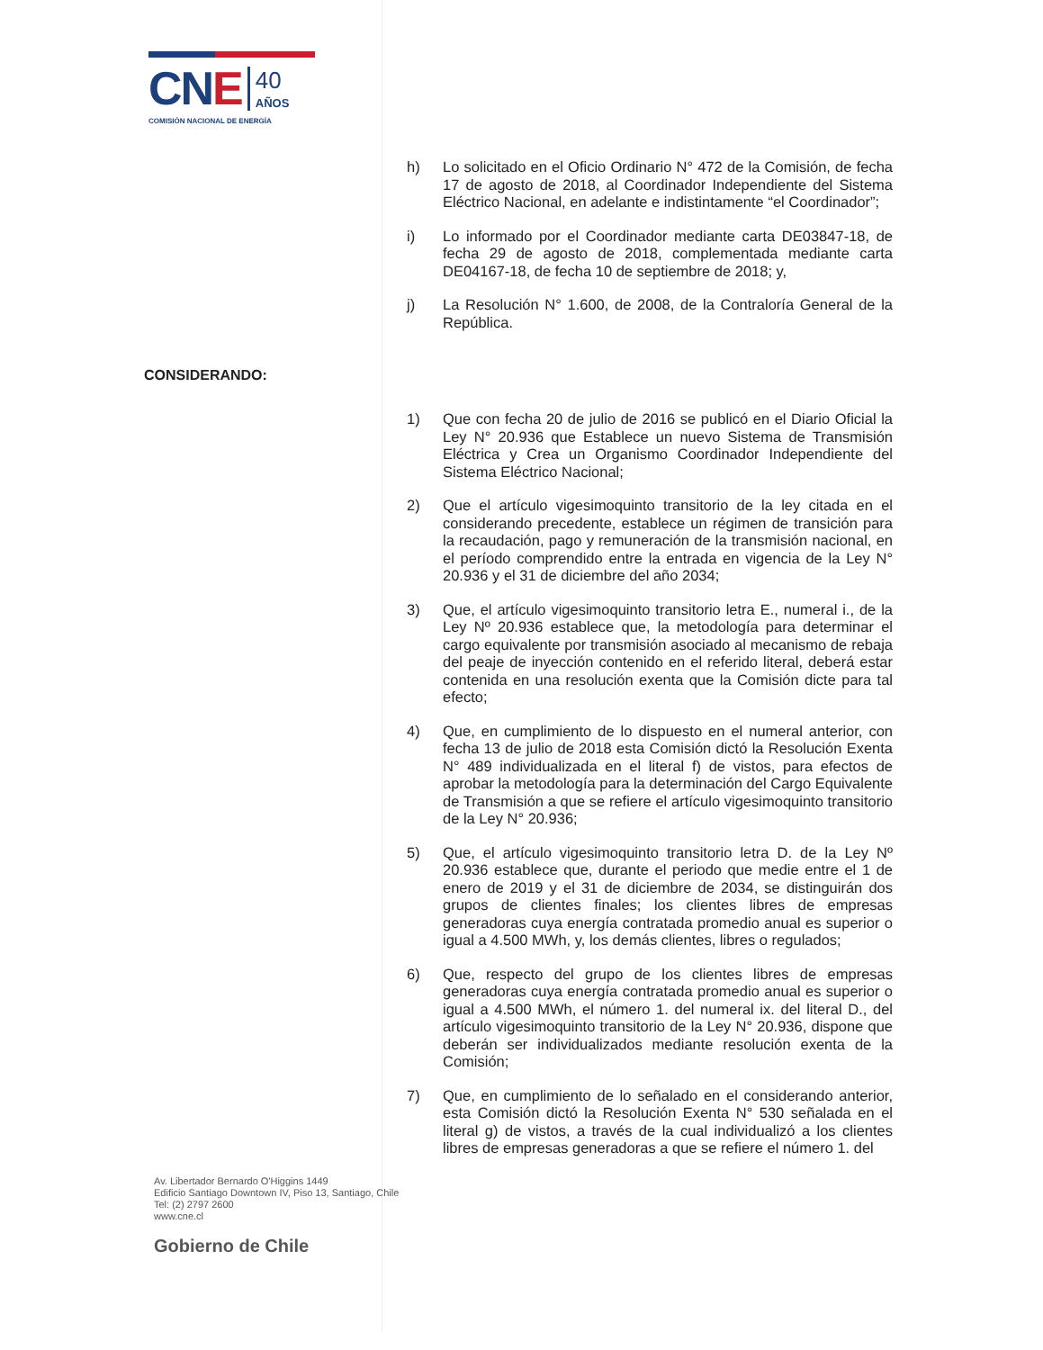CNE
40
AÑOS
COMISIÓN NACIONAL DE ENERGÍA
h) Lo solicitado en el Oficio Ordinario N° 472 de la Comisión, de fecha 17 de agosto de 2018, al Coordinador Independiente del Sistema Eléctrico Nacional, en adelante e indistintamente “el Coordinador”;
i) Lo informado por el Coordinador mediante carta DE03847-18, de fecha 29 de agosto de 2018, complementada mediante carta DE04167-18, de fecha 10 de septiembre de 2018; y,
j) La Resolución N° 1.600, de 2008, de la Contraloría General de la República.
CONSIDERANDO:
1) Que con fecha 20 de julio de 2016 se publicó en el Diario Oficial la Ley N° 20.936 que Establece un nuevo Sistema de Transmisión Eléctrica y Crea un Organismo Coordinador Independiente del Sistema Eléctrico Nacional;
2) Que el artículo vigesimoquinto transitorio de la ley citada en el considerando precedente, establece un régimen de transición para la recaudación, pago y remuneración de la transmisión nacional, en el período comprendido entre la entrada en vigencia de la Ley N° 20.936 y el 31 de diciembre del año 2034;
3) Que, el artículo vigesimoquinto transitorio letra E., numeral i., de la Ley Nº 20.936 establece que, la metodología para determinar el cargo equivalente por transmisión asociado al mecanismo de rebaja del peaje de inyección contenido en el referido literal, deberá estar contenida en una resolución exenta que la Comisión dicte para tal efecto;
4) Que, en cumplimiento de lo dispuesto en el numeral anterior, con fecha 13 de julio de 2018 esta Comisión dictó la Resolución Exenta N° 489 individualizada en el literal f) de vistos, para efectos de aprobar la metodología para la determinación del Cargo Equivalente de Transmisión a que se refiere el artículo vigesimoquinto transitorio de la Ley N° 20.936;
5) Que, el artículo vigesimoquinto transitorio letra D. de la Ley Nº 20.936 establece que, durante el periodo que medie entre el 1 de enero de 2019 y el 31 de diciembre de 2034, se distinguirán dos grupos de clientes finales; los clientes libres de empresas generadoras cuya energía contratada promedio anual es superior o igual a 4.500 MWh, y, los demás clientes, libres o regulados;
6) Que, respecto del grupo de los clientes libres de empresas generadoras cuya energía contratada promedio anual es superior o igual a 4.500 MWh, el número 1. del numeral ix. del literal D., del artículo vigesimoquinto transitorio de la Ley N° 20.936, dispone que deberán ser individualizados mediante resolución exenta de la Comisión;
7) Que, en cumplimiento de lo señalado en el considerando anterior, esta Comisión dictó la Resolución Exenta N° 530 señalada en el literal g) de vistos, a través de la cual individualizó a los clientes libres de empresas generadoras a que se refiere el número 1. del
Av. Libertador Bernardo O'Higgins 1449
Edificio Santiago Downtown IV, Piso 13, Santiago, Chile
Tel: (2) 2797 2600
www.cne.cl
Gobierno de Chile